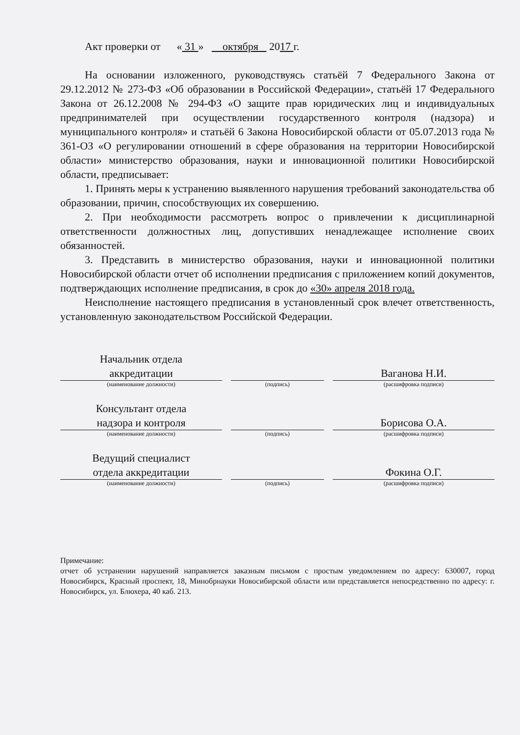Акт проверки от « 31 » октября 2017 г.
На основании изложенного, руководствуясь статьёй 7 Федерального Закона от 29.12.2012 № 273-ФЗ «Об образовании в Российской Федерации», статьёй 17 Федерального Закона от 26.12.2008 № 294-ФЗ «О защите прав юридических лиц и индивидуальных предпринимателей при осуществлении государственного контроля (надзора) и муниципального контроля» и статьёй 6 Закона Новосибирской области от 05.07.2013 года № 361-ОЗ «О регулировании отношений в сфере образования на территории Новосибирской области» министерство образования, науки и инновационной политики Новосибирской области, предписывает:
1. Принять меры к устранению выявленного нарушения требований законодательства об образовании, причин, способствующих их совершению.
2. При необходимости рассмотреть вопрос о привлечении к дисциплинарной ответственности должностных лиц, допустивших ненадлежащее исполнение своих обязанностей.
3. Представить в министерство образования, науки и инновационной политики Новосибирской области отчет об исполнении предписания с приложением копий документов, подтверждающих исполнение предписания, в срок до «30» апреля 2018 года.
Неисполнение настоящего предписания в установленный срок влечет ответственность, установленную законодательством Российской Федерации.
Начальник отдела
аккредитации
Ваганова Н.И.
(наименование должности) (подпись) (расшифровка подписи)
Консультант отдела
надзора и контроля
Борисова О.А.
(наименование должности) (подпись) (расшифровка подписи)
Ведущий специалист
отдела аккредитации
Фокина О.Г.
(наименование должности) (подпись) (расшифровка подписи)
Примечание:
отчет об устранении нарушений направляется заказным письмом с простым уведомлением по адресу: 630007, город Новосибирск, Красный проспект, 18, Минобрнауки Новосибирской области или представляется непосредственно по адресу: г. Новосибирск, ул. Блюхера, 40 каб. 213.